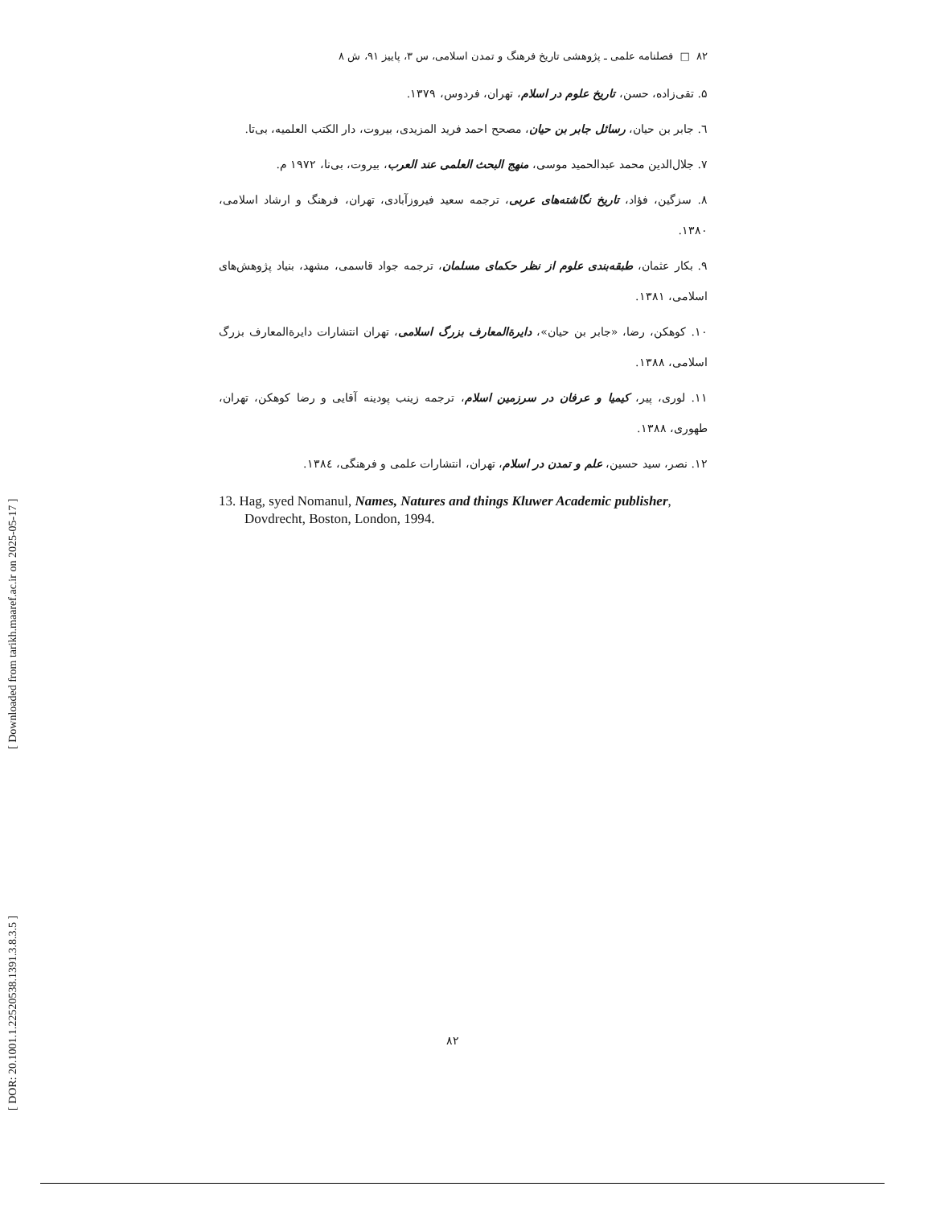[ DOR: 20.1001.1.22520538.1391.3.8.3.5 ] [ Downloaded from tarikh.maaref.ac.ir on 2025-05-17 ]
۸۲ □ فصلنامه علمی ـ پژوهشی تاریخ فرهنگ و تمدن اسلامی، س ۳، پاییز ۹۱، ش ۸
۵. تقی‌زاده، حسن، تاریخ علوم در اسلام، تهران، فردوس، ۱۳۷۹.
٦. جابر بن حیان، رسائل جابر بن حیان، مصحح احمد فرید المزیدی، بیروت، دار الکتب العلمیه، بی‌تا.
۷. جلال‌الدین محمد عبدالحمید موسی، منهج البحث العلمی عند العرب، بیروت، بی‌نا، ۱۹۷۲ م.
۸. سزگین، فؤاد، تاریخ نگاشته‌های عربی، ترجمه سعید فیروزآبادی، تهران، فرهنگ و ارشاد اسلامی، ۱۳۸۰.
۹. بکار عثمان، طبقه‌بندی علوم از نظر حکمای مسلمان، ترجمه جواد قاسمی، مشهد، بنیاد پژوهش‌های اسلامی، ۱۳۸۱.
۱۰. کوهکن، رضا، «جابر بن حیان»، دایرةالمعارف بزرگ اسلامی، تهران انتشارات دایرةالمعارف بزرگ اسلامی، ۱۳۸۸.
۱۱. لوری، پیر، کیمیا و عرفان در سرزمین اسلام، ترجمه زینب پودینه آقایی و رضا کوهکن، تهران، طهوری، ۱۳۸۸.
۱۲. نصر، سید حسین، علم و تمدن در اسلام، تهران، انتشارات علمی و فرهنگی، ۱۳۸٤.
13. Hag, syed Nomanul, Names, Natures and things Kluwer Academic publisher, Dovdrecht, Boston, London, 1994.
۸۲